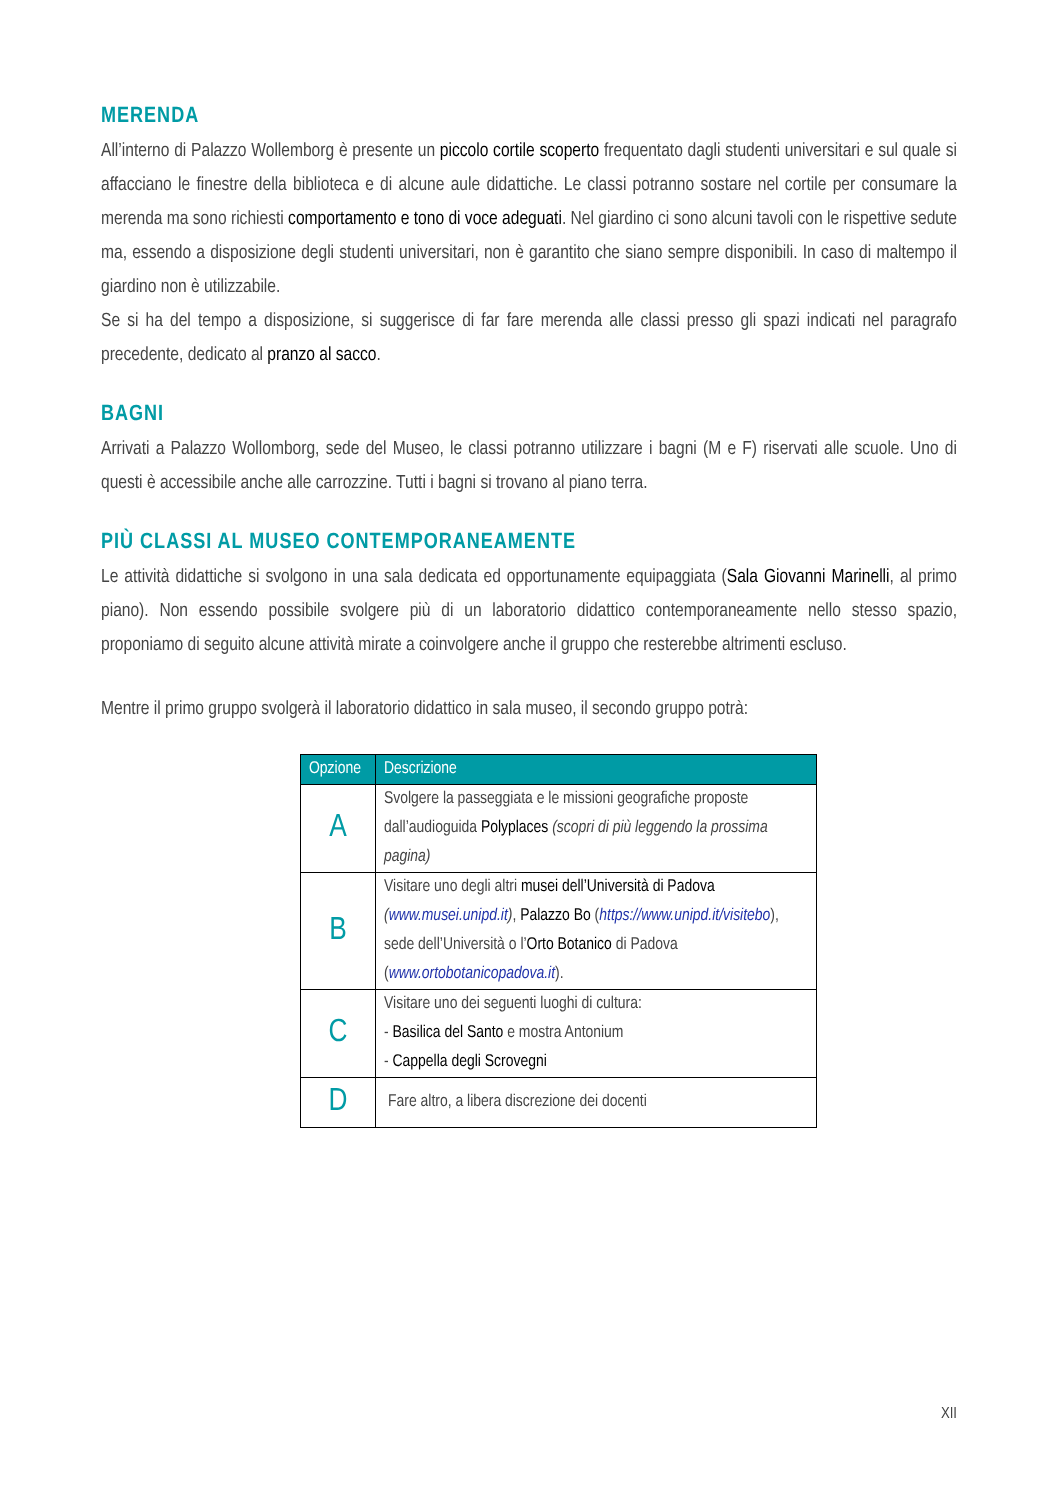MERENDA
All’interno di Palazzo Wollemborg è presente un piccolo cortile scoperto frequentato dagli studenti universitari e sul quale si affacciano le finestre della biblioteca e di alcune aule didattiche. Le classi potranno sostare nel cortile per consumare la merenda ma sono richiesti comportamento e tono di voce adeguati. Nel giardino ci sono alcuni tavoli con le rispettive sedute ma, essendo a disposizione degli studenti universitari, non è garantito che siano sempre disponibili. In caso di maltempo il giardino non è utilizzabile.
Se si ha del tempo a disposizione, si suggerisce di far fare merenda alle classi presso gli spazi indicati nel paragrafo precedente, dedicato al pranzo al sacco.
BAGNI
Arrivati a Palazzo Wollomborg, sede del Museo, le classi potranno utilizzare i bagni (M e F) riservati alle scuole. Uno di questi è accessibile anche alle carrozzine. Tutti i bagni si trovano al piano terra.
PIÙ CLASSI AL MUSEO CONTEMPORANEAMENTE
Le attività didattiche si svolgono in una sala dedicata ed opportunamente equipaggiata (Sala Giovanni Marinelli, al primo piano). Non essendo possibile svolgere più di un laboratorio didattico contemporaneamente nello stesso spazio, proponiamo di seguito alcune attività mirate a coinvolgere anche il gruppo che resterebbe altrimenti escluso.
Mentre il primo gruppo svolgerà il laboratorio didattico in sala museo, il secondo gruppo potrà:
| Opzione | Descrizione |
| --- | --- |
| A | Svolgere la passeggiata e le missioni geografiche proposte dall’audioguida Polyplaces (scopri di più leggendo la prossima pagina) |
| B | Visitare uno degli altri musei dell’Università di Padova ( www.musei.unipd.it ) , Palazzo Bo ( https://www.unipd.it/visitebo ), sede dell’Università o l’ Orto Botanico di Padova ( www.ortobotanicopadova.it ). |
| C | Visitare uno dei seguenti luoghi di cultura: - Basilica del Santo e mostra Antonium - Cappella degli Scrovegni |
| D | Fare altro, a libera discrezione dei docenti |
XII